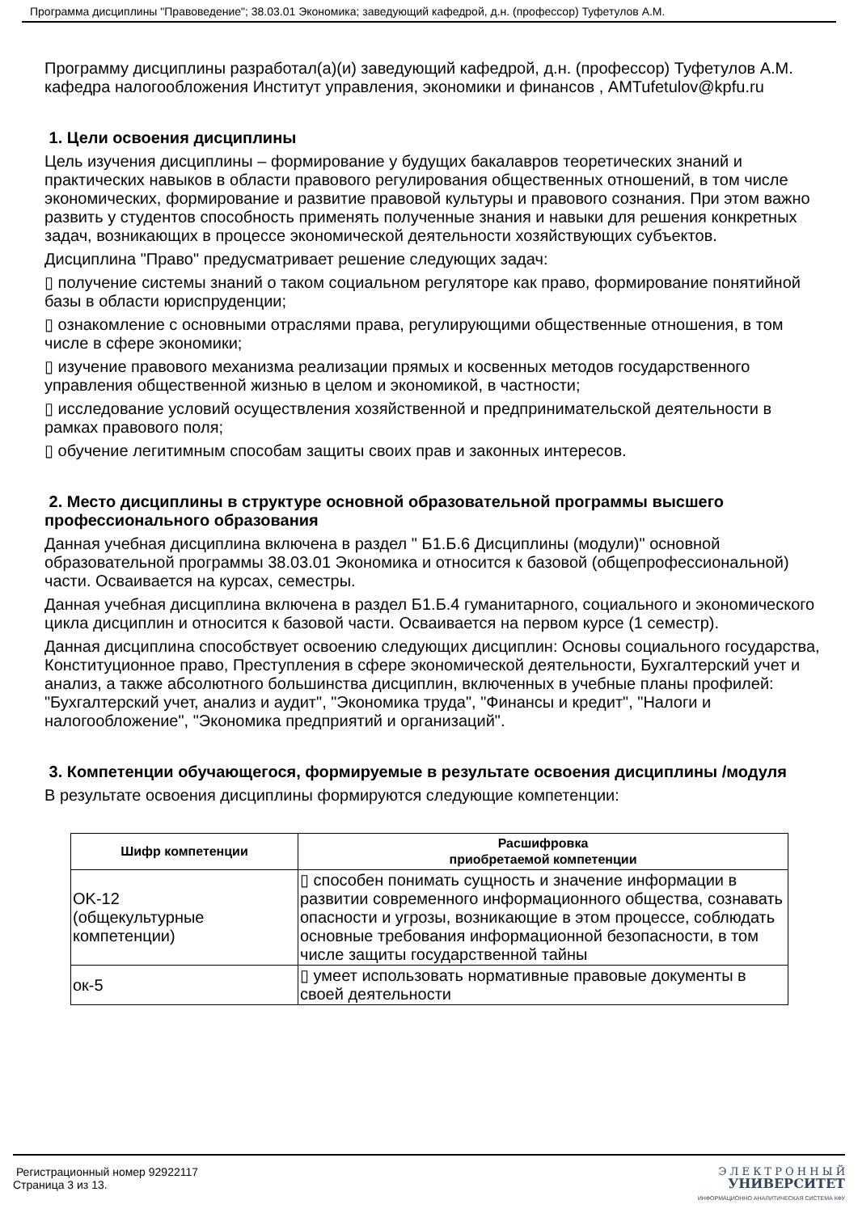Программа дисциплины "Правоведение"; 38.03.01 Экономика; заведующий кафедрой, д.н. (профессор) Туфетулов А.М.
Программу дисциплины разработал(а)(и) заведующий кафедрой, д.н. (профессор) Туфетулов А.М. кафедра налогообложения Институт управления, экономики и финансов , AMTufetulov@kpfu.ru
1. Цели освоения дисциплины
Цель изучения дисциплины – формирование у будущих бакалавров теоретических знаний и практических навыков в области правового регулирования общественных отношений, в том числе экономических, формирование и развитие правовой культуры и правового сознания. При этом важно развить у студентов способность применять полученные знания и навыки для решения конкретных задач, возникающих в процессе экономической деятельности хозяйствующих субъектов.
Дисциплина "Право" предусматривает решение следующих задач:
▯ получение системы знаний о таком социальном регуляторе как право, формирование понятийной базы в области юриспруденции;
▯ ознакомление с основными отраслями права, регулирующими общественные отношения, в том числе в сфере экономики;
▯ изучение правового механизма реализации прямых и косвенных методов государственного управления общественной жизнью в целом и экономикой, в частности;
▯ исследование условий осуществления хозяйственной и предпринимательской деятельности в рамках правового поля;
▯ обучение легитимным способам защиты своих прав и законных интересов.
2. Место дисциплины в структуре основной образовательной программы высшего профессионального образования
Данная учебная дисциплина включена в раздел " Б1.Б.6 Дисциплины (модули)" основной образовательной программы 38.03.01 Экономика и относится к базовой (общепрофессиональной) части. Осваивается на курсах, семестры.
Данная учебная дисциплина включена в раздел Б1.Б.4 гуманитарного, социального и экономического цикла дисциплин и относится к базовой части. Осваивается на первом курсе (1 семестр).
Данная дисциплина способствует освоению следующих дисциплин: Основы социального государства, Конституционное право, Преступления в сфере экономической деятельности, Бухгалтерский учет и анализ, а также абсолютного большинства дисциплин, включенных в учебные планы профилей: "Бухгалтерский учет, анализ и аудит", "Экономика труда", "Финансы и кредит", "Налоги и налогообложение", "Экономика предприятий и организаций".
3. Компетенции обучающегося, формируемые в результате освоения дисциплины /модуля
В результате освоения дисциплины формируются следующие компетенции:
| Шифр компетенции | Расшифровка приобретаемой компетенции |
| --- | --- |
| OK-12 (общекультурные компетенции) | ▯ способен понимать сущность и значение информации в развитии современного информационного общества, сознавать опасности и угрозы, возникающие в этом процессе, соблюдать основные требования информационной безопасности, в том числе защиты государственной тайны |
| ок-5 | ▯ умеет использовать нормативные правовые документы в своей деятельности |
Регистрационный номер 92922117
Страница 3 из 13.
Э Л Е К Т Р О Н Н Ы Й
УНИВЕРСИТЕТ
ИНФОРМАЦИОННО АНАЛИТИЧЕСКАЯ СИСТЕМА КФУ